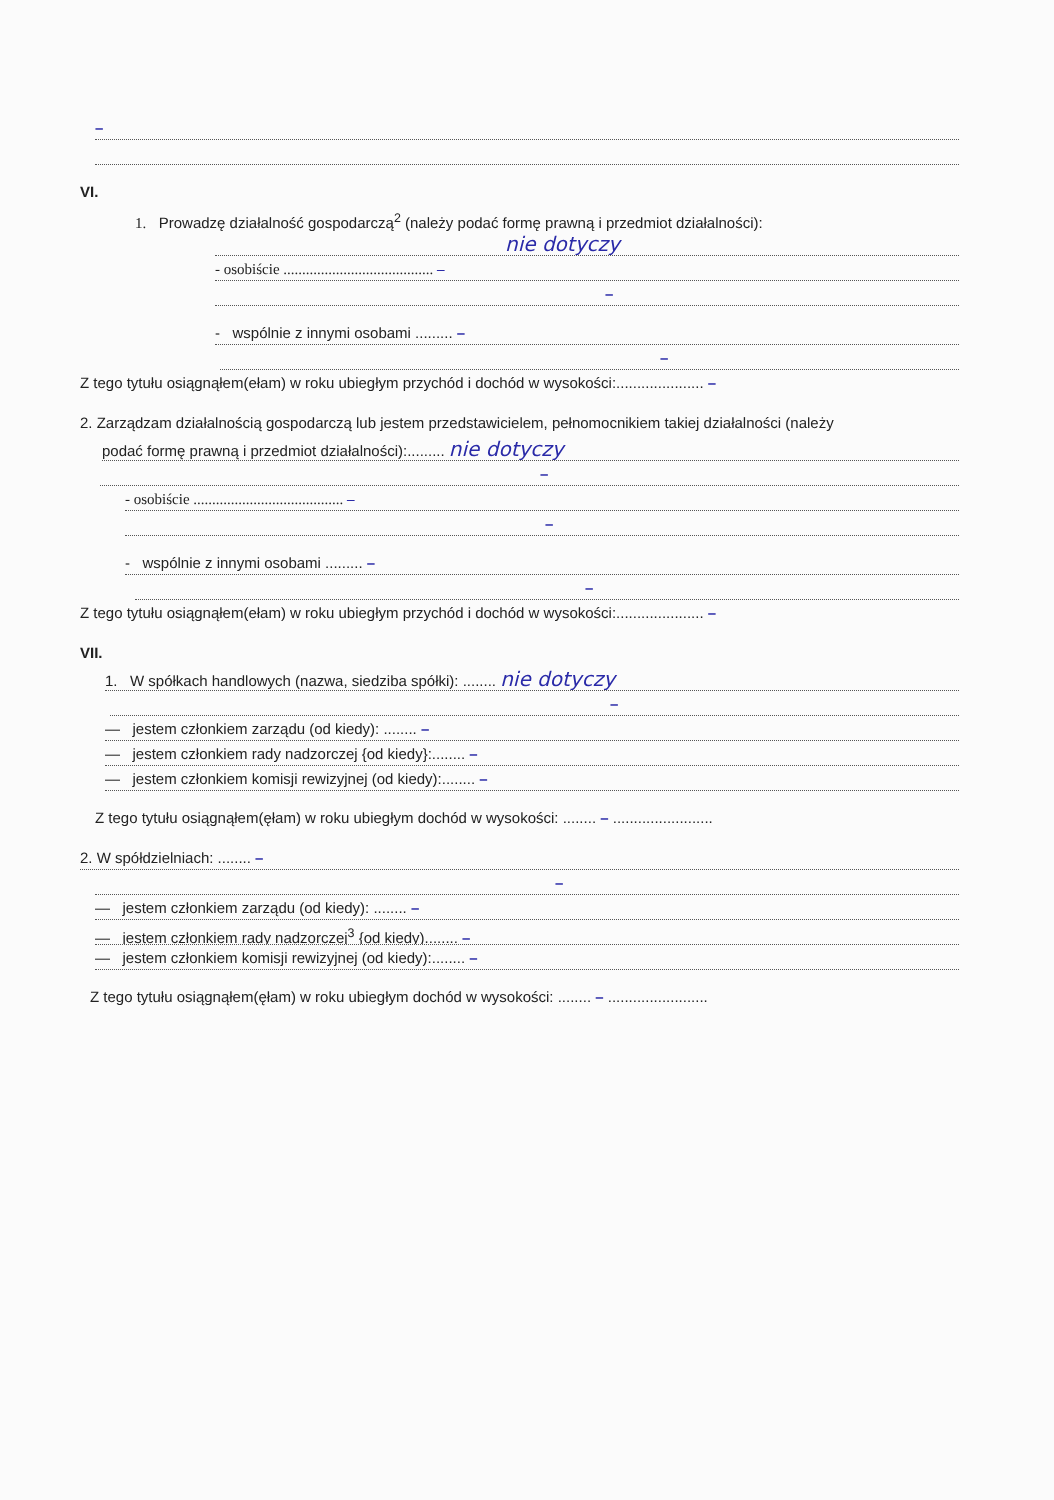–
VI.
1. Prowadzę działalność gospodarczą<sup>2</sup> (należy podać formę prawną i przedmiot działalności):
nie dotyczy
- osobiście ........................................ –
–
- wspólnie z innymi osobami ......... –
–
Z tego tytułu osiągnąłem(ełam) w roku ubiegłym przychód i dochód w wysokości:..................... –
2. Zarządzam działalnością gospodarczą lub jestem przedstawicielem, pełnomocnikiem takiej działalności (należy
podać formę prawną i przedmiot działalności):......... nie dotyczy
–
- osobiście ........................................ –
–
- wspólnie z innymi osobami ......... –
–
Z tego tytułu osiągnąłem(ełam) w roku ubiegłym przychód i dochód w wysokości:..................... –
VII.
1. W spółkach handlowych (nazwa, siedziba spółki): ........ nie dotyczy
–
— jestem członkiem zarządu (od kiedy): ........ –
— jestem członkiem rady nadzorczej {od kiedy}:........ –
— jestem członkiem komisji rewizyjnej (od kiedy):........ –
Z tego tytułu osiągnąłem(ęłam) w roku ubiegłym dochód w wysokości: ........ – ........................
2. W spółdzielniach: ........ –
–
— jestem członkiem zarządu (od kiedy): ........ –
— jestem członkiem rady nadzorczej<sup>3</sup> {od kiedy)........ –
— jestem członkiem komisji rewizyjnej (od kiedy):........ –
Z tego tytułu osiągnąłem(ęłam) w roku ubiegłym dochód w wysokości: ........ – ........................